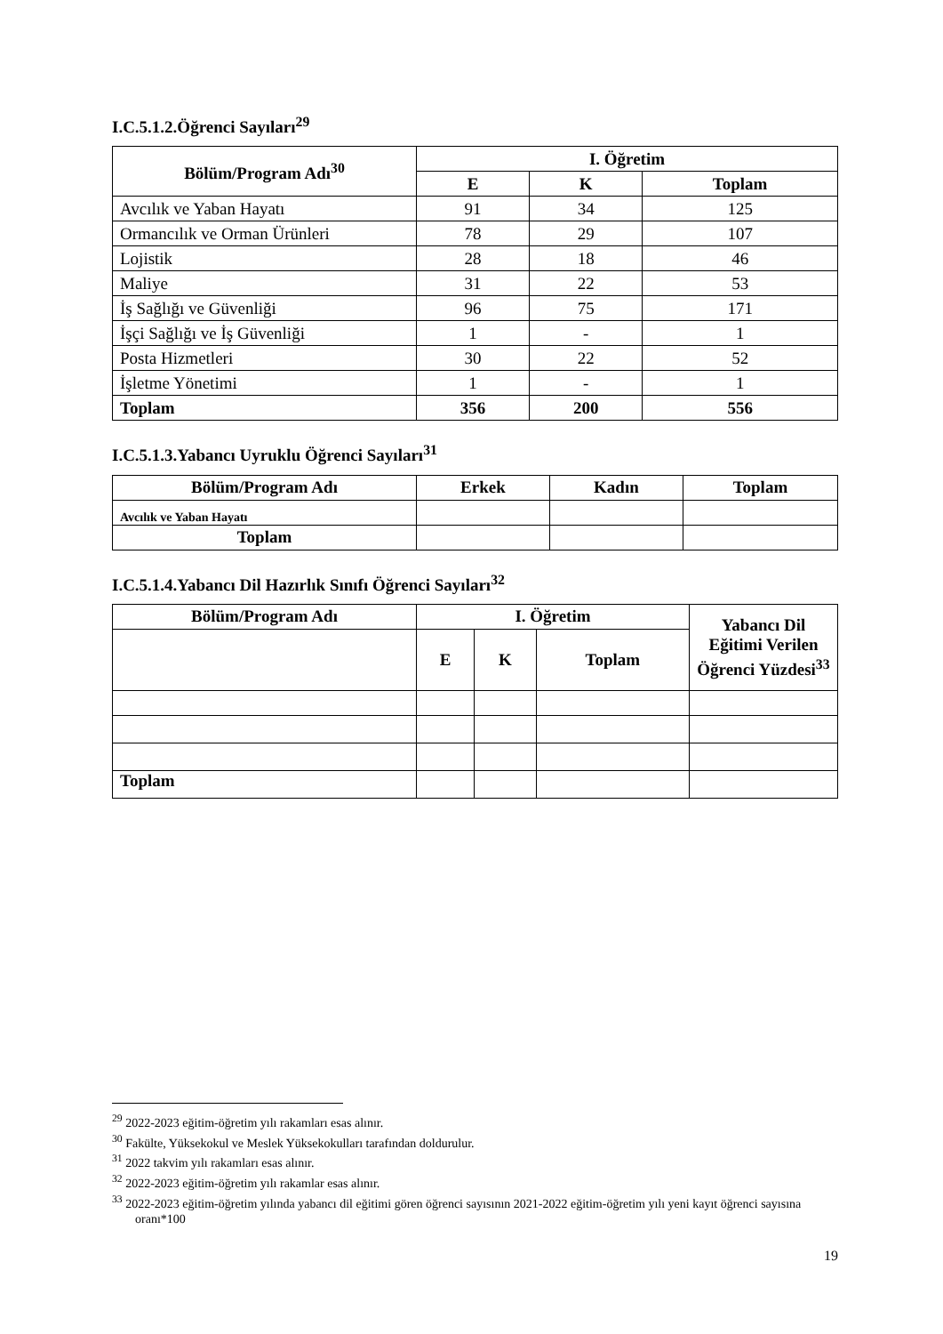I.C.5.1.2.Öğrenci Sayıları<sup>29</sup>
| Bölüm/Program Adı<sup>30</sup> | I. Öğretim | | |
| --- | --- | --- | --- |
| | E | K | Toplam |
| Avcılık ve Yaban Hayatı | 91 | 34 | 125 |
| Ormancılık ve Orman Ürünleri | 78 | 29 | 107 |
| Lojistik | 28 | 18 | 46 |
| Maliye | 31 | 22 | 53 |
| İş Sağlığı ve Güvenliği | 96 | 75 | 171 |
| İşçi Sağlığı ve İş Güvenliği | 1 | - | 1 |
| Posta Hizmetleri | 30 | 22 | 52 |
| İşletme Yönetimi | 1 | - | 1 |
| Toplam | 356 | 200 | 556 |
I.C.5.1.3.Yabancı Uyruklu Öğrenci Sayıları<sup>31</sup>
| Bölüm/Program Adı | Erkek | Kadın | Toplam |
| --- | --- | --- | --- |
| Avcılık ve Yaban Hayatı | | | |
| Toplam | | | |
I.C.5.1.4.Yabancı Dil Hazırlık Sınıfı Öğrenci Sayıları<sup>32</sup>
| Bölüm/Program Adı | I. Öğretim | | | Yabancı Dil Eğitimi Verilen Öğrenci Yüzdesi<sup>33</sup> |
| --- | --- | --- | --- | --- |
| | E | K | Toplam | |
| Toplam | | | | |
<sup>29</sup> 2022-2023 eğitim-öğretim yılı rakamları esas alınır.
<sup>30</sup> Fakülte, Yüksekokul ve Meslek Yüksekokulları tarafından doldurulur.
<sup>31</sup> 2022 takvim yılı rakamları esas alınır.
<sup>32</sup> 2022-2023 eğitim-öğretim yılı rakamlar esas alınır.
<sup>33</sup> 2022-2023 eğitim-öğretim yılında yabancı dil eğitimi gören öğrenci sayısının 2021-2022 eğitim-öğretim yılı yeni kayıt öğrenci sayısına oranı*100
19